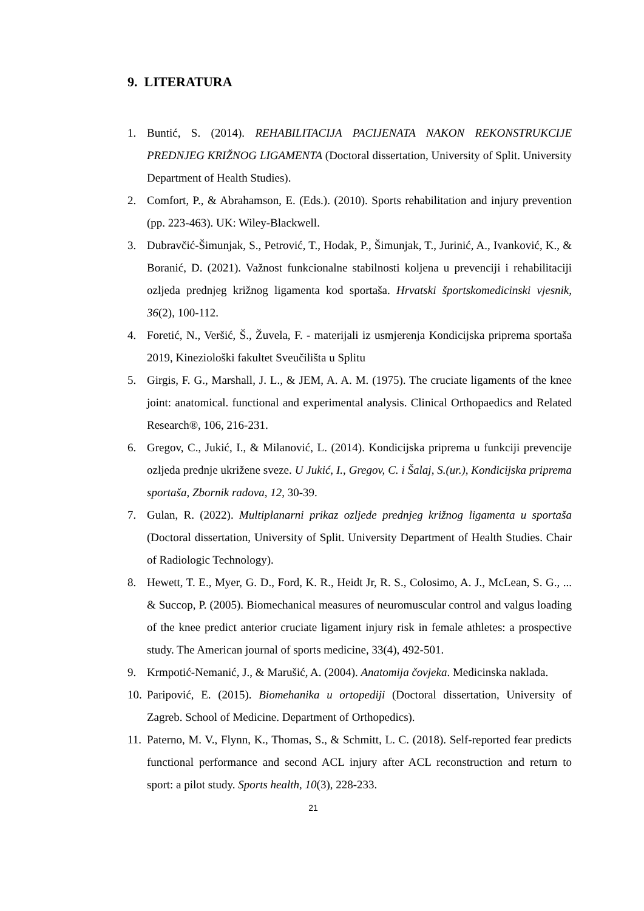9. LITERATURA
1. Buntić, S. (2014). REHABILITACIJA PACIJENATA NAKON REKONSTRUKCIJE PREDNJEG KRIŽNOG LIGAMENTA (Doctoral dissertation, University of Split. University Department of Health Studies).
2. Comfort, P., & Abrahamson, E. (Eds.). (2010). Sports rehabilitation and injury prevention (pp. 223-463). UK: Wiley-Blackwell.
3. Dubravčić-Šimunjak, S., Petrović, T., Hodak, P., Šimunjak, T., Jurinić, A., Ivanković, K., & Boranić, D. (2021). Važnost funkcionalne stabilnosti koljena u prevenciji i rehabilitaciji ozljeda prednjeg križnog ligamenta kod sportaša. Hrvatski športskomedicinski vjesnik, 36(2), 100-112.
4. Foretić, N., Veršić, Š., Žuvela, F. - materijali iz usmjerenja Kondicijska priprema sportaša 2019, Kineziološki fakultet Sveučilišta u Splitu
5. Girgis, F. G., Marshall, J. L., & JEM, A. A. M. (1975). The cruciate ligaments of the knee joint: anatomical. functional and experimental analysis. Clinical Orthopaedics and Related Research®, 106, 216-231.
6. Gregov, C., Jukić, I., & Milanović, L. (2014). Kondicijska priprema u funkciji prevencije ozljeda prednje ukrižene sveze. U Jukić, I., Gregov, C. i Šalaj, S.(ur.), Kondicijska priprema sportaša, Zbornik radova, 12, 30-39.
7. Gulan, R. (2022). Multiplanarni prikaz ozljede prednjeg križnog ligamenta u sportaša (Doctoral dissertation, University of Split. University Department of Health Studies. Chair of Radiologic Technology).
8. Hewett, T. E., Myer, G. D., Ford, K. R., Heidt Jr, R. S., Colosimo, A. J., McLean, S. G., ... & Succop, P. (2005). Biomechanical measures of neuromuscular control and valgus loading of the knee predict anterior cruciate ligament injury risk in female athletes: a prospective study. The American journal of sports medicine, 33(4), 492-501.
9. Krmpotić-Nemanić, J., & Marušić, A. (2004). Anatomija čovjeka. Medicinska naklada.
10. Paripović, E. (2015). Biomehanika u ortopediji (Doctoral dissertation, University of Zagreb. School of Medicine. Department of Orthopedics).
11. Paterno, M. V., Flynn, K., Thomas, S., & Schmitt, L. C. (2018). Self-reported fear predicts functional performance and second ACL injury after ACL reconstruction and return to sport: a pilot study. Sports health, 10(3), 228-233.
21